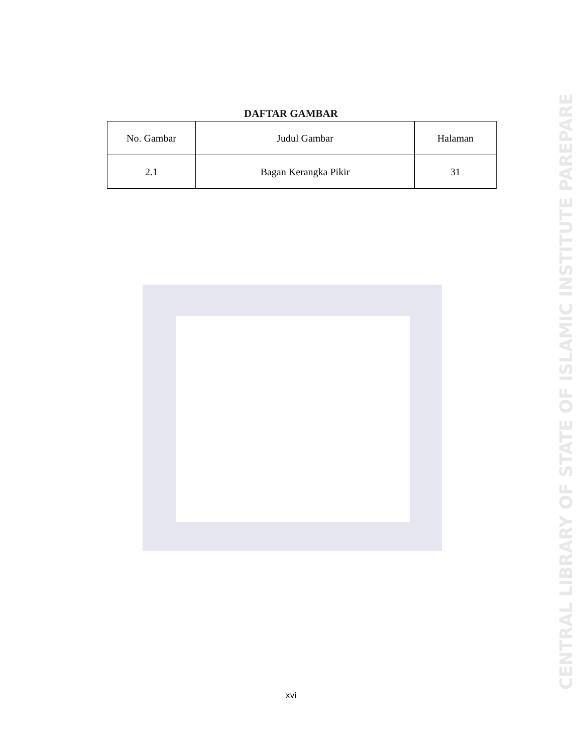DAFTAR GAMBAR
| No. Gambar | Judul Gambar | Halaman |
| --- | --- | --- |
| 2.1 | Bagan Kerangka Pikir | 31 |
CENTRAL LIBRARY OF STATE OF ISLAMIC INSTITUTE PAREPARE
xvi